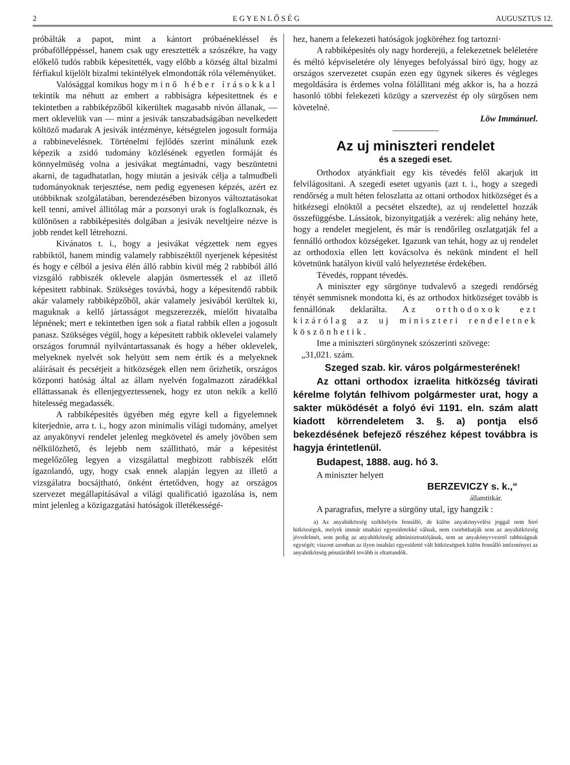2 E G Y E N L Ő S É G AUGUSZTUS 12.
próbálták a papot, mint a kántort próbaénekléssel és próbafölléppéssel, hanem csak ugy eresztették a szószékre, ha vagy előkelő tudós rabbik képesitették, vagy előbb a község által bizalmi férfiakul kijelölt bizalmi tekintélyek elmondották róla véleményüket.
Valósággal komikus hogy minő héber írásokkal tekintik ma néhutt az embert a rabbiságra képesitettnek és e tekintetben a rabbiképzőből kikerültek magasabb nivón állanak, — mert oklevelük van — mint a jesivák tanszabadságában nevelkedett költöző madarak A jesivák intézménye, kétségtelen jogosult formája a rabbinevelésnek. Történelmi fejlődés szerint minálunk ezek képezik a zsidó tudomány közlésének egyetlen formáját és könnyelmüség volna a jesivákat megtámadni, vagy beszüntetni akarni, de tagadhatatlan, hogy miután a jesivák célja a talmudbeli tudományoknak terjesztése, nem pedig egyenesen képzés, azért ez utóbbiknak szolgálatában, berendezésében bizonyos változtatásokat kell tenni, amivel állitólag már a pozsonyi urak is foglalkoznak, és különösen a rabbiképesités dolgában a jesivák neveltjeire nézve is jobb rendet kell létrehozni.
Kivánatos t. i., hogy a jesivákat végzettek nem egyes rabbiktól, hanem mindig valamely rabbiszéktől nyerjenek képesitést és hogy e célból a jesiva élén álló rabbin kivül még 2 rabbiból álló vizsgáló rabbiszék oklevele alapján ösmertessék el az illető képesitett rabbinak. Szükséges továvbá, hogy a képesitendő rabbik akár valamely rabbiképzőből, akár valamely jesivából kerültek ki, maguknak a kellő jártasságot megszerezzék, mielőtt hivatalba lépnének; mert e tekintetben igen sok a fiatal rabbik ellen a jogosult panasz. Szükséges végül, hogy a képesitett rabbik oklevelei valamely országos forumnál nyilvántartassanak és hogy a héber oklevelek, melyeknek nyelvét sok helyütt sem nem értik és a melyeknek aláirásait és pecsétjeit a hitközségek ellen nem őrizhetik, országos központi hatóság által az állam nyelvén fogalmazott záradékkal elláttassanak és ellenjegyeztessenek, hogy ez uton nekik a kellő hitelesség megadassék.
A rabbiképesités ügyében még egyre kell a figyelemnek kiterjednie, arra t. i., hogy azon minimalis világi tudomány, amelyet az anyakönyvi rendelet jelenleg megkövetel és amely jövőben sem nélkülözhető, és lejebb nem szállitható, már a képesitést megelőzőleg legyen a vizsgálattal megbizott rabbiszék előtt igazolandó, ugy, hogy csak ennek alapján legyen az illető a vizsgálatra bocsájtható, önként értetődven, hogy az országos szervezet megállapitásával a világi qualificatió igazolása is, nem mint jelenleg a közigazgatási hatóságok illetékességé-
hez, hanem a felekezeti hatóságok jogköréhez fog tartozni·
A rabbiképesités oly nagy horderejü, a felekezetnek beléletére és méltó képviseletére oly lényeges befolyással biró ügy, hogy az országos szervezetet csupán ezen egy ügynek sikeres és végleges megoldására is érdemes volna fölállitani még akkor is, ha a hozzá hasonló többi felekezeti közügy a szervezést ép oly sürgősen nem követelné.
Löw Immánuel.
Az uj miniszteri rendelet
és a szegedi eset.
Orthodox atyánkfiait egy kis tévedés felől akarjuk itt felvilágositani. A szegedi esetet ugyanis (azt t. i., hogy a szegedi rendőrség a mult héten feloszlatta az ottani orthodox hitközséget és a hitkézsegi elnöktől a pecsétet elszedte), az uj rendelettel hozzák összefüggésbe. Lássátok, bizonyitgatják a vezérek: alig nehány hete, hogy a rendelet megjelent, és már is rendőrileg oszlatgatják fel a fennálló orthodox községeket. Igazunk van tehát, hogy az uj rendelet az orthodoxia ellen lett kovácsolva és nekünk mindent el hell követnünk hatályon kivül való helyeztetése érdekében.
Tévedés, roppant tévedés.
A miniszter egy sürgönye tudvalevő a szegedi rendőrség tényét semmisnek mondotta ki, és az orthodox hitközséget tovább is fennállónak deklarálta. Az orthodoxok ezt kizárólag az uj miniszteri rendeletnek köszönhetik.
Ime a miniszteri sürgönynek szószerinti szövege:
„31,021. szám.
Szeged szab. kir. város polgármesterének!
Az ottani orthodox izraelita hitközség távirati kérelme folytán felhivom polgármester urat, hogy a sakter müködését a folyó évi 1191. eln. szám alatt kiadott körrendeletem 3. §. a) pontja első bekezdésének befejező részéhez képest továbbra is hagyja érintetlenül.
Budapest, 1888. aug. hó 3.
A miniszter helyett
BERZEVICZY s. k.,“
államtitkár.
A paragrafus, melyre a sürgöny utal, igy hangzik :
a) Az anyahitközség székhelyén fennálló, de külön anyakönyvelési joggal nem biró hitközségek, melyek immár imaházi egyesületekké válnak, nem csorbithatják sem az anyahitközség jövedelmét, sem pedig az anyahitközség adminisztratiójának, sem az anyakönyvvezető rabbiságnak egységét; viszont azonban az ilyen imaházi egyesületté vált hitközségnek külön fennálló intézményei az anyahitközség pénztárából tovább is eltartandók.